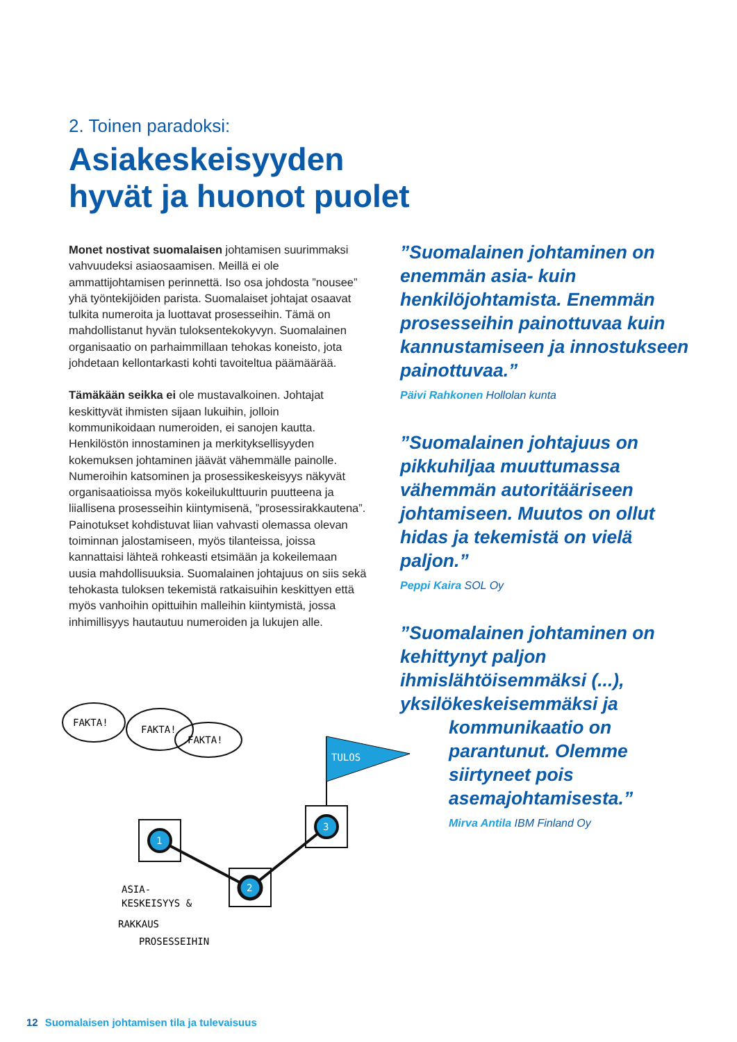2. Toinen paradoksi:
Asiakeskeisyyden
hyvät ja huonot puolet
Monet nostivat suomalaisen johtamisen suurimmaksi vahvuudeksi asiaosaamisen. Meillä ei ole ammattijohtamisen perinnettä. Iso osa johdosta ”nousee” yhä työntekijöiden parista. Suomalaiset johtajat osaavat tulkita numeroita ja luottavat prosesseihin. Tämä on mahdollistanut hyvän tuloksentekokyvyn. Suomalainen organisaatio on parhaimmillaan tehokas koneisto, jota johdetaan kellontarkasti kohti tavoiteltua päämäärää.
Tämäkään seikka ei ole mustavalkoinen. Johtajat keskittyvät ihmisten sijaan lukuihin, jolloin kommunikoidaan numeroiden, ei sanojen kautta. Henkilöstön innostaminen ja merkityksellisyyden kokemuksen johtaminen jäävät vähemmälle painolle. Numeroihin katsominen ja prosessikeskeisyys näkyvät organisaatioissa myös kokeilukulttuurin puutteena ja liiallisena prosesseihin kiintymisenä, ”prosessirakkautena”. Painotukset kohdistuvat liian vahvasti olemassa olevan toiminnan jalostamiseen, myös tilanteissa, joissa kannattaisi lähteä rohkeasti etsimään ja kokeilemaan uusia mahdollisuuksia. Suomalainen johtajuus on siis sekä tehokasta tuloksen tekemistä ratkaisuihin keskittyen että myös vanhoihin opittuihin malleihin kiintymistä, jossa inhimillisyys hautautuu numeroiden ja lukujen alle.
”Suomalainen johtaminen on enemmän asia- kuin henkilöjohtamista. Enemmän prosesseihin painottuvaa kuin kannustamiseen ja innostukseen painottuvaa.”
Päivi Rahkonen Hollolan kunta
”Suomalainen johtajuus on pikkuhiljaa muuttumassa vähemmän autoritääriseen johtamiseen. Muutos on ollut hidas ja tekemistä on vielä paljon.”
Peppi Kaira SOL Oy
”Suomalainen johtaminen on kehittynyt paljon ihmislähtöisemmäksi (...), yksilökeskeisemmäksi ja
kommunikaatio on
parantunut. Olemme
siirtyneet pois
asemajohtamisesta.”
Mirva Antila IBM Finland Oy
FAKTA!
FAKTA!
FAKTA!
TULOS
1
2
3
ASIA-
KESKEISYYS &
RAKKAUS
PROSESSEIHIN
12 Suomalaisen johtamisen tila ja tulevaisuus